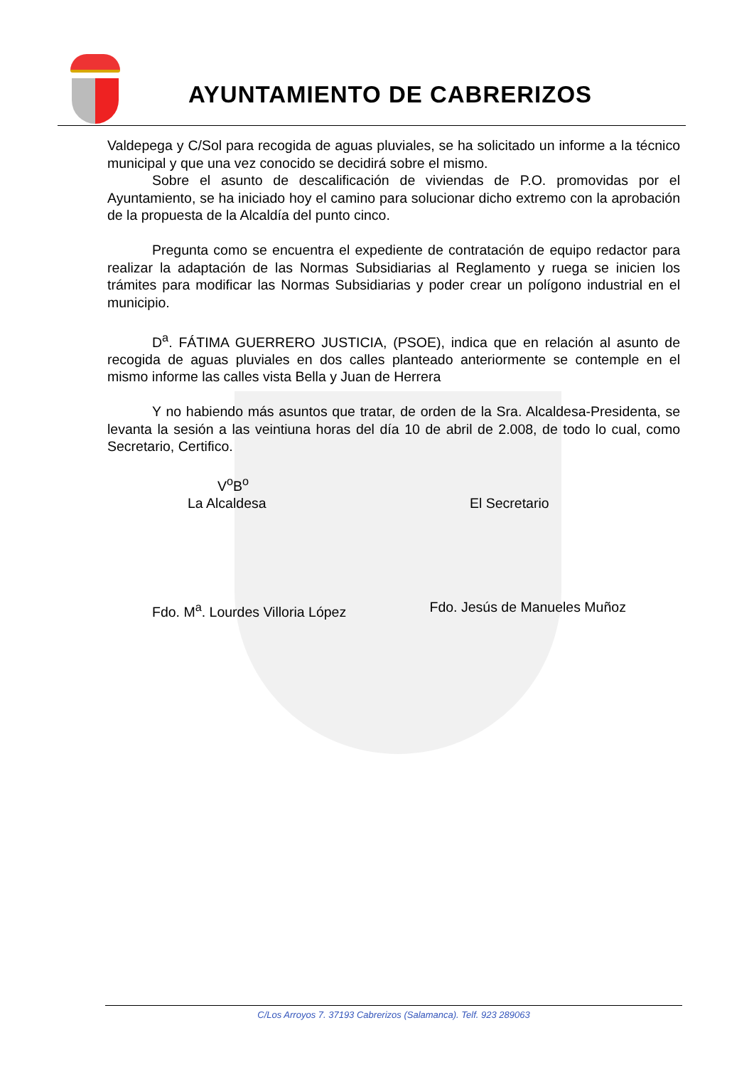AYUNTAMIENTO DE CABRERIZOS
Valdepega y C/Sol para recogida de aguas pluviales, se ha solicitado un informe a la técnico municipal y que una vez conocido se decidirá sobre el mismo.
Sobre el asunto de descalificación de viviendas de P.O. promovidas por el Ayuntamiento, se ha iniciado hoy el camino para solucionar dicho extremo con la aprobación de la propuesta de la Alcaldía del punto cinco.
Pregunta como se encuentra el expediente de contratación de equipo redactor para realizar la adaptación de las Normas Subsidiarias al Reglamento y ruega se inicien los trámites para modificar las Normas Subsidiarias y poder crear un polígono industrial en el municipio.
D<sup>a</sup>. FÁTIMA GUERRERO JUSTICIA, (PSOE), indica que en relación al asunto de recogida de aguas pluviales en dos calles planteado anteriormente se contemple en el mismo informe las calles vista Bella y Juan de Herrera
Y no habiendo más asuntos que tratar, de orden de la Sra. Alcaldesa-Presidenta, se levanta la sesión a las veintiuna horas del día 10 de abril de 2.008, de todo lo cual, como Secretario, Certifico.
V<sup>o</sup>B<sup>o</sup>
La Alcaldesa El Secretario
Fdo. M<sup>a</sup>. Lourdes Villoria López
Fdo. Jesús de Manueles Muñoz
C/Los Arroyos 7. 37193 Cabrerizos (Salamanca). Telf. 923 289063